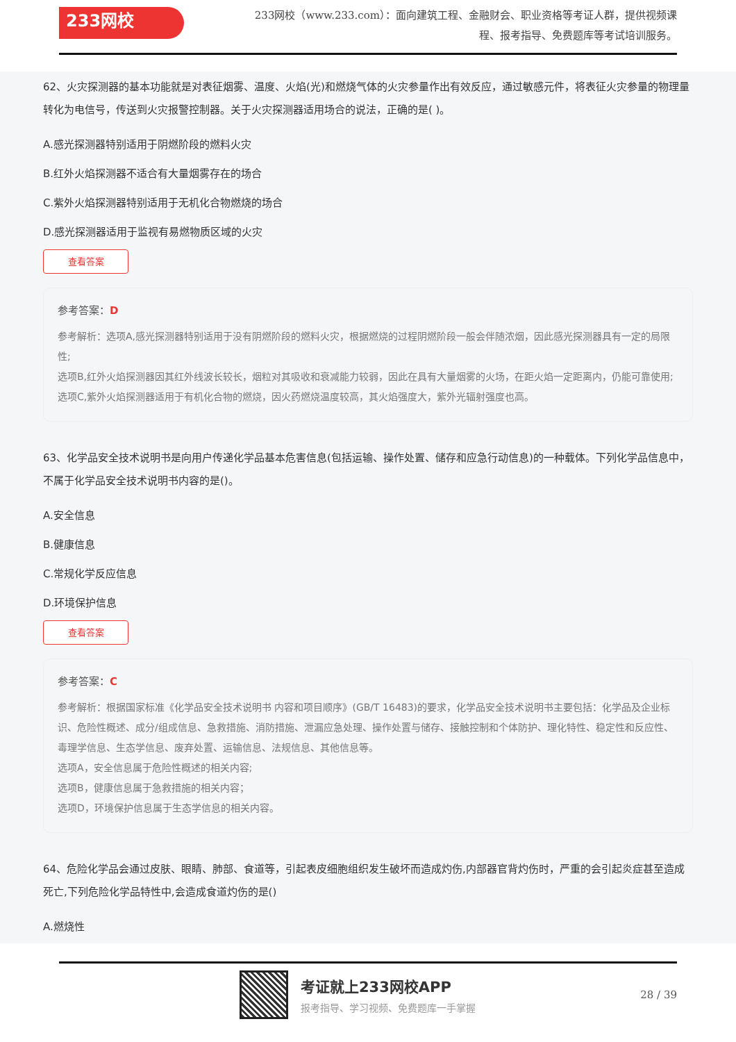233网校
233网校（www.233.com）：面向建筑工程、金融财会、职业资格等考证人群，提供视频课程、报考指导、免费题库等考试培训服务。
62、火灾探测器的基本功能就是对表征烟雾、温度、火焰(光)和燃烧气体的火灾参量作出有效反应，通过敏感元件，将表征火灾参量的物理量转化为电信号，传送到火灾报警控制器。关于火灾探测器适用场合的说法，正确的是( )。
A.感光探测器特别适用于阴燃阶段的燃料火灾
B.红外火焰探测器不适合有大量烟雾存在的场合
C.紫外火焰探测器特别适用于无机化合物燃烧的场合
D.感光探测器适用于监视有易燃物质区域的火灾
查看答案
参考答案：D
参考解析：选项A,感光探测器特别适用于没有阴燃阶段的燃料火灾，根据燃烧的过程阴燃阶段一般会伴随浓烟，因此感光探测器具有一定的局限性;
选项B,红外火焰探测器因其红外线波长较长，烟粒对其吸收和衰减能力较弱，因此在具有大量烟雾的火场，在距火焰一定距离内，仍能可靠使用;
选项C,紫外火焰探测器适用于有机化合物的燃烧，因火药燃烧温度较高，其火焰强度大，紫外光辐射强度也高。
63、化学品安全技术说明书是向用户传递化学品基本危害信息(包括运输、操作处置、储存和应急行动信息)的一种载体。下列化学品信息中，不属于化学品安全技术说明书内容的是()。
A.安全信息
B.健康信息
C.常规化学反应信息
D.环境保护信息
查看答案
参考答案：C
参考解析：根据国家标准《化学品安全技术说明书 内容和项目顺序》(GB/T 16483)的要求，化学品安全技术说明书主要包括：化学品及企业标识、危险性概述、成分/组成信息、急救措施、消防措施、泄漏应急处理、操作处置与储存、接触控制和个体防护、理化特性、稳定性和反应性、毒理学信息、生态学信息、废弃处置、运输信息、法规信息、其他信息等。
选项A，安全信息属于危险性概述的相关内容;
选项B，健康信息属于急救措施的相关内容；
选项D，环境保护信息属于生态学信息的相关内容。
64、危险化学品会通过皮肤、眼睛、肺部、食道等，引起表皮细胞组织发生破坏而造成灼伤,内部器官背灼伤时，严重的会引起炎症甚至造成死亡,下列危险化学品特性中,会造成食道灼伤的是()
A.燃烧性
考证就上233网校APP
报考指导、学习视频、免费题库一手掌握
28 / 39